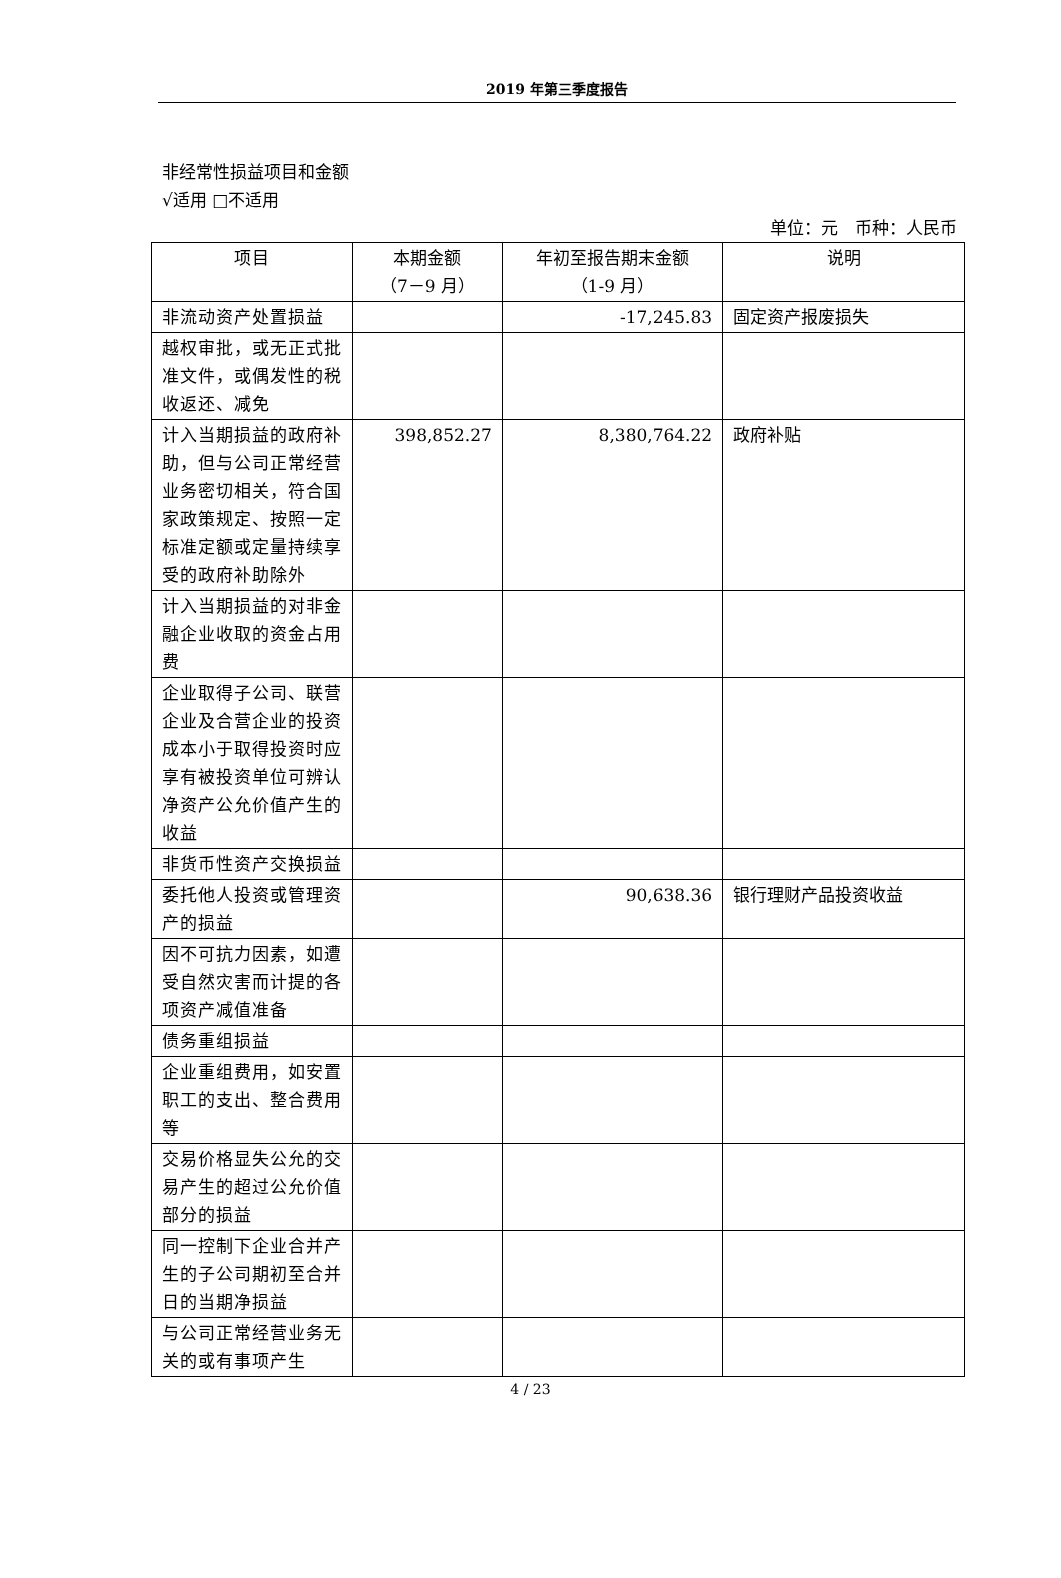2019 年第三季度报告
非经常性损益项目和金额
√适用 □不适用
单位：元　币种：人民币
| 项目 | 本期金额 （7－9 月） | 年初至报告期末金额 （1-9 月） | 说明 |
| --- | --- | --- | --- |
| 非流动资产处置损益 | | -17,245.83 | 固定资产报废损失 |
| 越权审批，或无正式批准文件，或偶发性的税收返还、减免 | | | |
| 计入当期损益的政府补助，但与公司正常经营业务密切相关，符合国家政策规定、按照一定标准定额或定量持续享受的政府补助除外 | 398,852.27 | 8,380,764.22 | 政府补贴 |
| 计入当期损益的对非金融企业收取的资金占用费 | | | |
| 企业取得子公司、联营企业及合营企业的投资成本小于取得投资时应享有被投资单位可辨认净资产公允价值产生的收益 | | | |
| 非货币性资产交换损益 | | | |
| 委托他人投资或管理资产的损益 | | 90,638.36 | 银行理财产品投资收益 |
| 因不可抗力因素，如遭受自然灾害而计提的各项资产减值准备 | | | |
| 债务重组损益 | | | |
| 企业重组费用，如安置职工的支出、整合费用等 | | | |
| 交易价格显失公允的交易产生的超过公允价值部分的损益 | | | |
| 同一控制下企业合并产生的子公司期初至合并日的当期净损益 | | | |
| 与公司正常经营业务无关的或有事项产生 | | | |
4 / 23